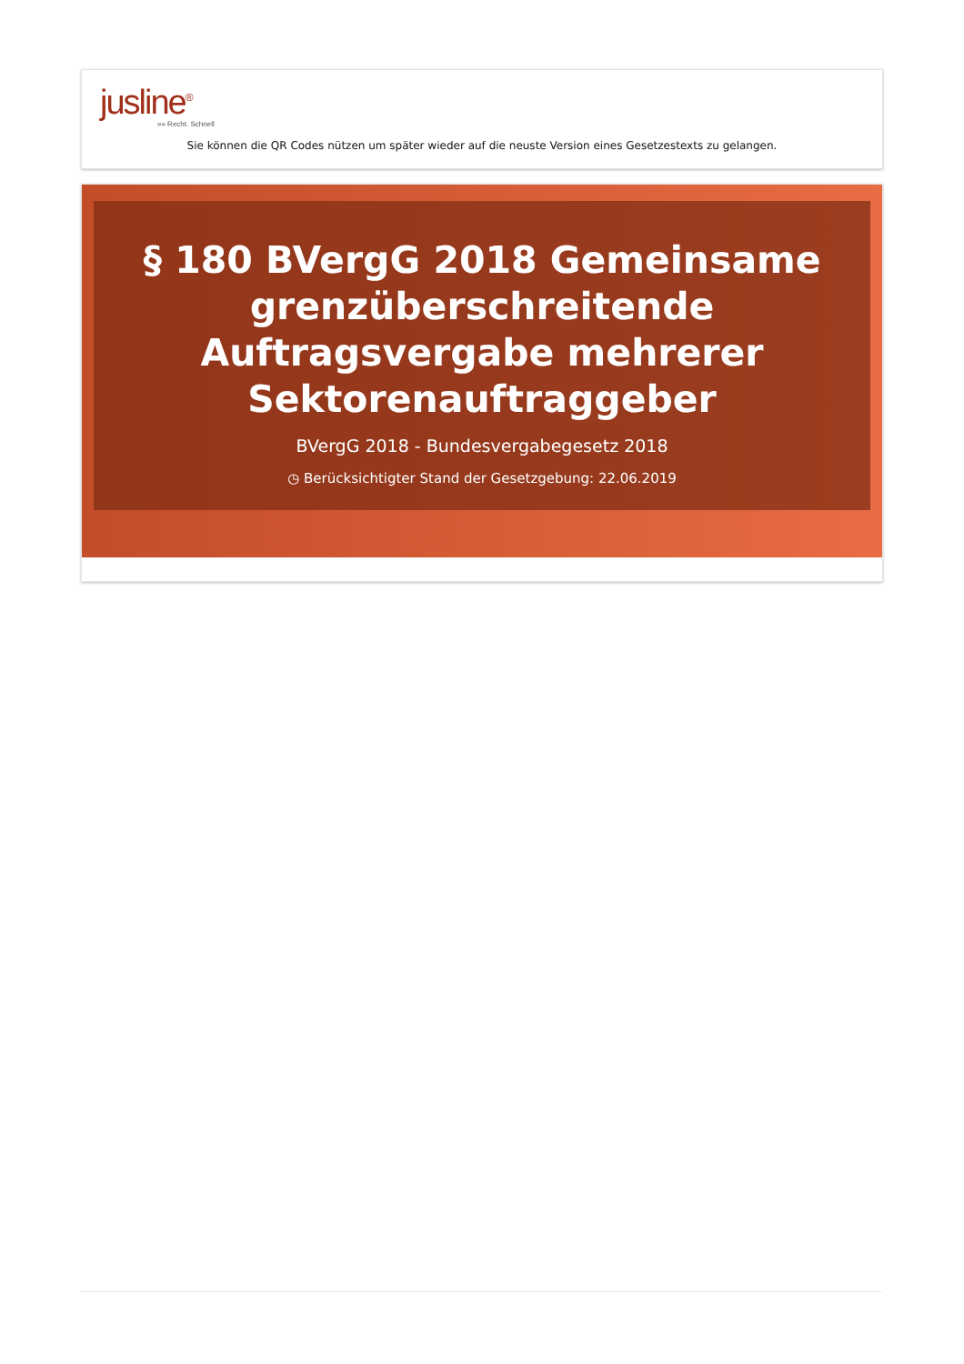jusline<sup>®</sup>
»» Recht. Schnell
Sie können die QR Codes nützen um später wieder auf die neuste Version eines Gesetzestexts zu gelangen.
§ 180 BVergG 2018 Gemeinsame grenzüberschreitende Auftragsvergabe mehrerer Sektorenauftraggeber
BVergG 2018 - Bundesvergabegesetz 2018
◷ Berücksichtigter Stand der Gesetzgebung: 22.06.2019